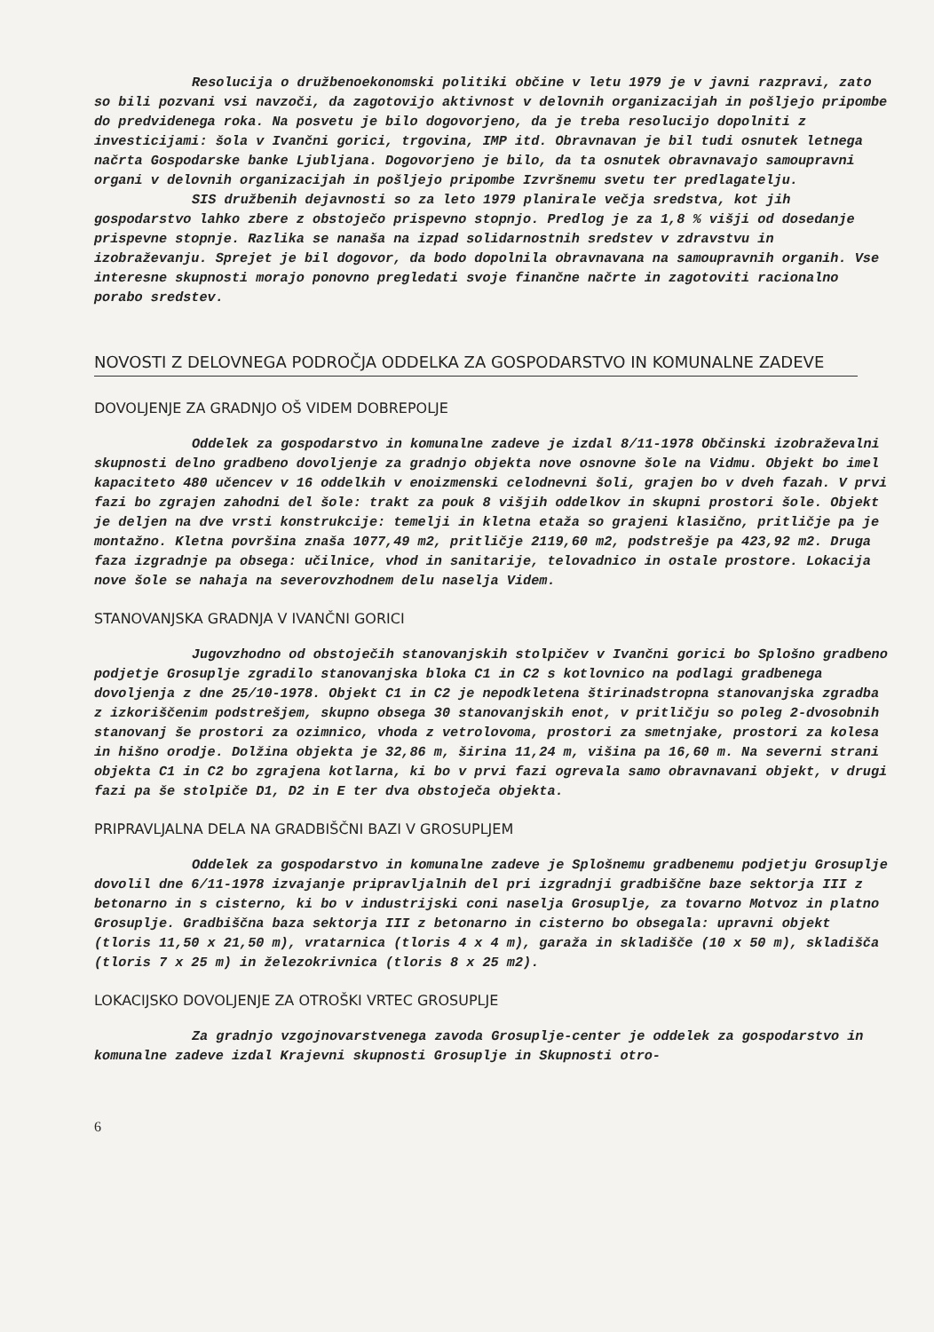Resolucija o družbenoekonomski politiki občine v letu 1979 je v javni razpravi, zato so bili pozvani vsi navzoči, da zagotovijo aktivnost v delovnih organizacijah in pošljejo pripombe do predvidenega roka. Na posvetu je bilo dogovorjeno, da je treba resolucijo dopolniti z investicijami: šola v Ivančni gorici, trgovina, IMP itd. Obravnavan je bil tudi osnutek letnega načrta Gospodarske banke Ljubljana. Dogovorjeno je bilo, da ta osnutek obravnavajo samoupravni organi v delovnih organizacijah in pošljejo pripombe Izvršnemu svetu ter predlagatelju.
SIS družbenih dejavnosti so za leto 1979 planirale večja sredstva, kot jih gospodarstvo lahko zbere z obstoječo prispevno stopnjo. Predlog je za 1,8 % višji od dosedanje prispevne stopnje. Razlika se nanaša na izpad solidarnostnih sredstev v zdravstvu in izobraževanju. Sprejet je bil dogovor, da bodo dopolnila obravnavana na samoupravnih organih. Vse interesne skupnosti morajo ponovno pregledati svoje finančne načrte in zagotoviti racionalno porabo sredstev.
NOVOSTI Z DELOVNEGA PODROČJA ODDELKA ZA GOSPODARSTVO IN KOMUNALNE ZADEVE
DOVOLJENJE ZA GRADNJO OŠ VIDEM DOBREPOLJE
Oddelek za gospodarstvo in komunalne zadeve je izdal 8/11-1978 Občinski izobraževalni skupnosti delno gradbeno dovoljenje za gradnjo objekta nove osnovne šole na Vidmu. Objekt bo imel kapaciteto 480 učencev v 16 oddelkih v enoizmenski celodnevni šoli, grajen bo v dveh fazah. V prvi fazi bo zgrajen zahodni del šole: trakt za pouk 8 višjih oddelkov in skupni prostori šole. Objekt je deljen na dve vrsti konstrukcije: temelji in kletna etaža so grajeni klasično, pritličje pa je montažno. Kletna površina znaša 1077,49 m2, pritličje 2119,60 m2, podstrešje pa 423,92 m2. Druga faza izgradnje pa obsega: učilnice, vhod in sanitarije, telovadnico in ostale prostore. Lokacija nove šole se nahaja na severovzhodnem delu naselja Videm.
STANOVANJSKA GRADNJA V IVANČNI GORICI
Jugovzhodno od obstoječih stanovanjskih stolpičev v Ivančni gorici bo Splošno gradbeno podjetje Grosuplje zgradilo stanovanjska bloka C1 in C2 s kotlovnico na podlagi gradbenega dovoljenja z dne 25/10-1978. Objekt C1 in C2 je nepodkletena štirinadstropna stanovanjska zgradba z izkoriščenim podstrešjem, skupno obsega 30 stanovanjskih enot, v pritličju so poleg 2-dvosobnih stanovanj še prostori za ozimnico, vhoda z vetrolovoma, prostori za smetnjake, prostori za kolesa in hišno orodje. Dolžina objekta je 32,86 m, širina 11,24 m, višina pa 16,60 m. Na severni strani objekta C1 in C2 bo zgrajena kotlarna, ki bo v prvi fazi ogrevala samo obravnavani objekt, v drugi fazi pa še stolpiče D1, D2 in E ter dva obstoječa objekta.
PRIPRAVLJALNA DELA NA GRADBIŠČNI BAZI V GROSUPLJEM
Oddelek za gospodarstvo in komunalne zadeve je Splošnemu gradbenemu podjetju Grosuplje dovolil dne 6/11-1978 izvajanje pripravljalnih del pri izgradnji gradbiščne baze sektorja III z betonarno in s cisterno, ki bo v industrijski coni naselja Grosuplje, za tovarno Motvoz in platno Grosuplje. Gradbiščna baza sektorja III z betonarno in cisterno bo obsegala: upravni objekt (tloris 11,50 x 21,50 m), vratarnica (tloris 4 x 4 m), garaža in skladišče (10 x 50 m), skladišča (tloris 7 x 25 m) in železokrivnica (tloris 8 x 25 m2).
LOKACIJSKO DOVOLJENJE ZA OTROŠKI VRTEC GROSUPLJE
Za gradnjo vzgojnovarstvenega zavoda Grosuplje-center je oddelek za gospodarstvo in komunalne zadeve izdal Krajevni skupnosti Grosuplje in Skupnosti otro-
6